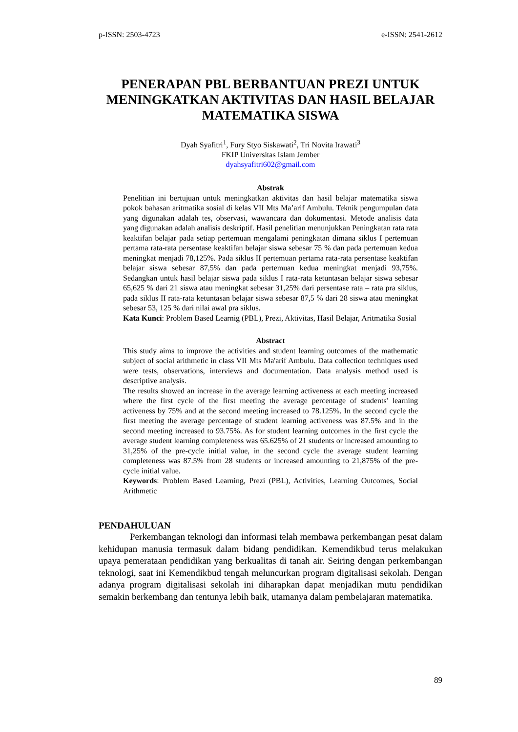p-ISSN: 2503-4723 e-ISSN: 2541-2612
PENERAPAN PBL BERBANTUAN PREZI UNTUK MENINGKATKAN AKTIVITAS DAN HASIL BELAJAR MATEMATIKA SISWA
Dyah Syafitri<sup>1</sup>, Fury Styo Siskawati<sup>2</sup>, Tri Novita Irawati<sup>3</sup>
FKIP Universitas Islam Jember
dyahsyafitri602@gmail.com
Abstrak
Penelitian ini bertujuan untuk meningkatkan aktivitas dan hasil belajar matematika siswa pokok bahasan aritmatika sosial di kelas VII Mts Ma’arif Ambulu. Teknik pengumpulan data yang digunakan adalah tes, observasi, wawancara dan dokumentasi. Metode analisis data yang digunakan adalah analisis deskriptif. Hasil penelitian menunjukkan Peningkatan rata rata keaktifan belajar pada setiap pertemuan mengalami peningkatan dimana siklus I pertemuan pertama rata-rata persentase keaktifan belajar siswa sebesar 75 % dan pada pertemuan kedua meningkat menjadi 78,125%. Pada siklus II pertemuan pertama rata-rata persentase keaktifan belajar siswa sebesar 87,5% dan pada pertemuan kedua meningkat menjadi 93,75%. Sedangkan untuk hasil belajar siswa pada siklus I rata-rata ketuntasan belajar siswa sebesar 65,625 % dari 21 siswa atau meningkat sebesar 31,25% dari persentase rata – rata pra siklus, pada siklus II rata-rata ketuntasan belajar siswa sebesar 87,5 % dari 28 siswa atau meningkat sebesar 53, 125 % dari nilai awal pra siklus.
Kata Kunci: Problem Based Learnig (PBL), Prezi, Aktivitas, Hasil Belajar, Aritmatika Sosial
Abstract
This study aims to improve the activities and student learning outcomes of the mathematic subject of social arithmetic in class VII Mts Ma'arif Ambulu. Data collection techniques used were tests, observations, interviews and documentation. Data analysis method used is descriptive analysis.
The results showed an increase in the average learning activeness at each meeting increased where the first cycle of the first meeting the average percentage of students' learning activeness by 75% and at the second meeting increased to 78.125%. In the second cycle the first meeting the average percentage of student learning activeness was 87.5% and in the second meeting increased to 93.75%. As for student learning outcomes in the first cycle the average student learning completeness was 65.625% of 21 students or increased amounting to 31,25% of the pre-cycle initial value, in the second cycle the average student learning completeness was 87.5% from 28 students or increased amounting to 21,875% of the pre-cycle initial value.
Keywords: Problem Based Learning, Prezi (PBL), Activities, Learning Outcomes, Social Arithmetic
PENDAHULUAN
Perkembangan teknologi dan informasi telah membawa perkembangan pesat dalam kehidupan manusia termasuk dalam bidang pendidikan. Kemendikbud terus melakukan upaya pemerataan pendidikan yang berkualitas di tanah air. Seiring dengan perkembangan teknologi, saat ini Kemendikbud tengah meluncurkan program digitalisasi sekolah. Dengan adanya program digitalisasi sekolah ini diharapkan dapat menjadikan mutu pendidikan semakin berkembang dan tentunya lebih baik, utamanya dalam pembelajaran matematika.
89